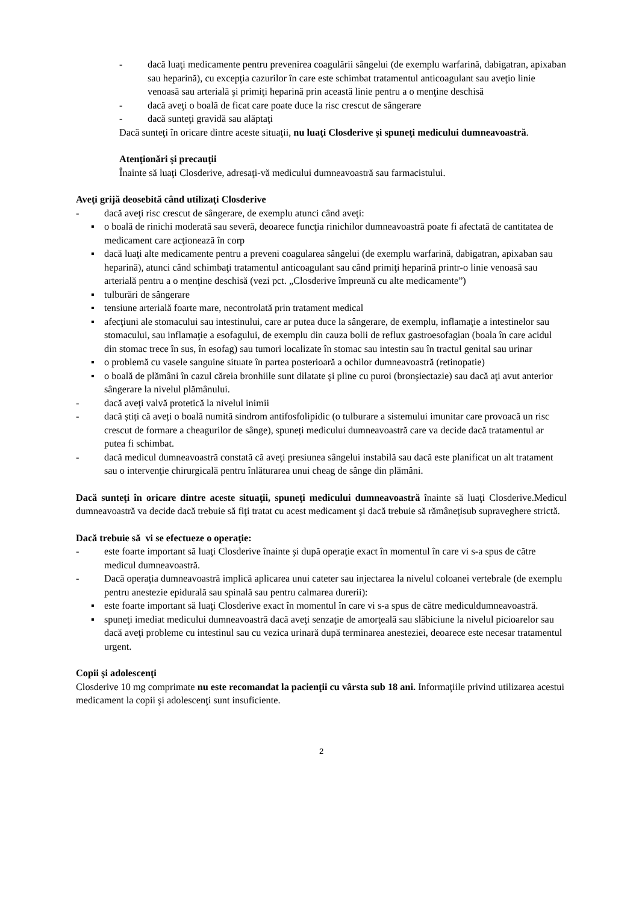- dacă luaţi medicamente pentru prevenirea coagulării sângelui (de exemplu warfarină, dabigatran, apixaban sau heparină), cu excepţia cazurilor în care este schimbat tratamentul anticoagulant sau aveţio linie venoasă sau arterială şi primiţi heparină prin această linie pentru a o menţine deschisă
- dacă aveţi o boală de ficat care poate duce la risc crescut de sângerare
- dacă sunteţi gravidă sau alăptaţi
Dacă sunteţi în oricare dintre aceste situaţii, nu luaţi Closderive şi spuneţi medicului dumneavoastră.
Atenţionări şi precauţii
Înainte să luaţi Closderive, adresaţi-vă medicului dumneavoastră sau farmacistului.
Aveţi grijă deosebită când utilizaţi Closderive
- dacă aveţi risc crescut de sângerare, de exemplu atunci când aveţi:
▪ o boală de rinichi moderată sau severă, deoarece funcţia rinichilor dumneavoastră poate fi afectată de cantitatea de medicament care acţionează în corp
▪ dacă luaţi alte medicamente pentru a preveni coagularea sângelui (de exemplu warfarină, dabigatran, apixaban sau heparină), atunci când schimbaţi tratamentul anticoagulant sau când primiţi heparină printr-o linie venoasă sau arterială pentru a o menţine deschisă (vezi pct. „Closderive împreună cu alte medicamente”)
▪ tulburări de sângerare
▪ tensiune arterială foarte mare, necontrolată prin tratament medical
▪ afecţiuni ale stomacului sau intestinului, care ar putea duce la sângerare, de exemplu, inflamaţie a intestinelor sau stomacului, sau inflamaţie a esofagului, de exemplu din cauza bolii de reflux gastroesofagian (boala în care acidul din stomac trece în sus, în esofag) sau tumori localizate în stomac sau intestin sau în tractul genital sau urinar
▪ o problemă cu vasele sanguine situate în partea posterioară a ochilor dumneavoastră (retinopatie)
▪ o boală de plămâni în cazul căreia bronhiile sunt dilatate şi pline cu puroi (bronşiectazie) sau dacă aţi avut anterior sângerare la nivelul plămânului.
- dacă aveţi valvă protetică la nivelul inimii
- dacă știți că aveți o boală numită sindrom antifosfolipidic (o tulburare a sistemului imunitar care provoacă un risc crescut de formare a cheagurilor de sânge), spuneți medicului dumneavoastră care va decide dacă tratamentul ar putea fi schimbat.
- dacă medicul dumneavoastră constată că aveţi presiunea sângelui instabilă sau dacă este planificat un alt tratament sau o intervenţie chirurgicală pentru înlăturarea unui cheag de sânge din plămâni.
Dacă sunteţi în oricare dintre aceste situaţii, spuneţi medicului dumneavoastră înainte să luaţi Closderive.Medicul dumneavoastră va decide dacă trebuie să fiţi tratat cu acest medicament şi dacă trebuie să rămâneţisub supraveghere strictă.
Dacă trebuie să vi se efectueze o operaţie:
- este foarte important să luaţi Closderive înainte şi după operaţie exact în momentul în care vi s-a spus de către medicul dumneavoastră.
- Dacă operaţia dumneavoastră implică aplicarea unui cateter sau injectarea la nivelul coloanei vertebrale (de exemplu pentru anestezie epidurală sau spinală sau pentru calmarea durerii):
▪ este foarte important să luaţi Closderive exact în momentul în care vi s-a spus de către mediculdumneavoastră.
▪ spuneţi imediat medicului dumneavoastră dacă aveţi senzaţie de amorţeală sau slăbiciune la nivelul picioarelor sau dacă aveţi probleme cu intestinul sau cu vezica urinară după terminarea anesteziei, deoarece este necesar tratamentul urgent.
Copii şi adolescenţi
Closderive 10 mg comprimate nu este recomandat la pacienţii cu vârsta sub 18 ani. Informaţiile privind utilizarea acestui medicament la copii şi adolescenţi sunt insuficiente.
2